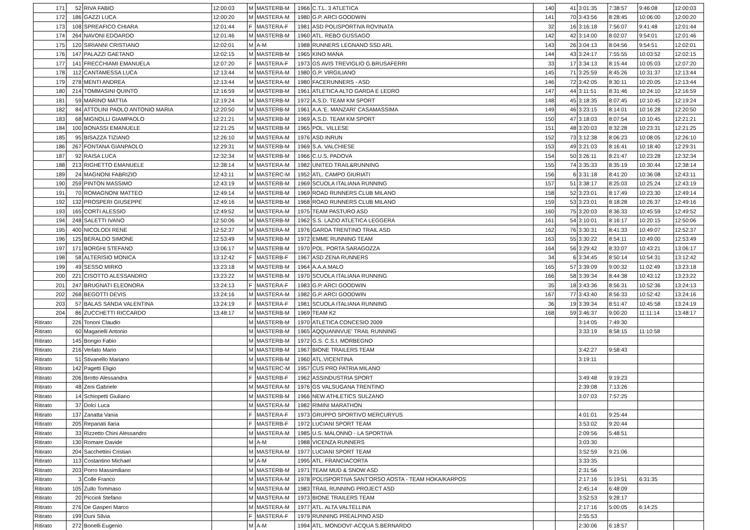| 171 | 52 | RIVA FABIO | 12:00:03 | M | MASTERB-M | 1966 | C.T.L. 3 ATLETICA | 140 | 41 | 3:01:35 | 7:38:57 | 9:46:08 | 12:00:03 |
| 172 | 186 | GAZZI LUCA | 12:00:20 | M | MASTERA-M | 1980 | G.P. ARCI GOODWIN | 141 | 70 | 3:43:56 | 8:28:45 | 10:06:00 | 12:00:20 |
| 173 | 108 | SPREAFICO CHIARA | 12:01:44 | F | MASTERA-F | 1981 | ASD POLISPORTIVA ROVINATA | 32 | 16 | 3:16:18 | 7:56:07 | 9:41:48 | 12:01:44 |
| 174 | 264 | NAVONI EDOARDO | 12:01:46 | M | MASTERB-M | 1960 | ATL. REBO GUSSAGO | 142 | 42 | 3:14:00 | 8:02:07 | 9:54:01 | 12:01:46 |
| 175 | 120 | SIRIANNI CRISTIANO | 12:02:01 | M | A-M | 1988 | RUNNERS LEGNANO SSD ARL | 143 | 26 | 3:04:13 | 8:04:56 | 9:54:51 | 12:02:01 |
| 176 | 147 | PALAZZI GAETANO | 12:02:15 | M | MASTERB-M | 1965 | KINO MANA | 144 | 43 | 3:24:17 | 7:55:55 | 10:03:52 | 12:02:15 |
| 177 | 141 | FRECCHIAMI EMANUELA | 12:07:20 | F | MASTERA-F | 1973 | GS AVIS TREVIGLIO G.BRUSAFERRI | 33 | 17 | 3:34:13 | 8:15:44 | 10:05:03 | 12:07:20 |
| 178 | 112 | CANTAMESSA LUCA | 12:13:44 | M | MASTERA-M | 1980 | G.P. VIRGILIANO | 145 | 71 | 3:25:59 | 8:45:26 | 10:31:37 | 12:13:44 |
| 179 | 278 | MENTI ANDREA | 12:13:44 | M | MASTERA-M | 1980 | FACERUNNERS - ASD | 146 | 72 | 3:42:05 | 8:30:11 | 10:20:05 | 12:13:44 |
| 180 | 214 | TOMMASINI QUINTO | 12:16:59 | M | MASTERB-M | 1961 | ATLETICA ALTO GARDA E LEDRO | 147 | 44 | 3:11:51 | 8:31:46 | 10:24:10 | 12:16:59 |
| 181 | 59 | MARINO MATTIA | 12:19:24 | M | MASTERB-M | 1972 | A.S.D. TEAM KM SPORT | 148 | 45 | 3:18:35 | 8:07:45 | 10:10:45 | 12:19:24 |
| 182 | 84 | ATTOLINI PAOLO ANTONIO MARIA | 12:20:50 | M | MASTERB-M | 1961 | A.A.'E. MANZARI' CASAMASSIMA | 149 | 46 | 3:23:15 | 8:14:01 | 10:16:28 | 12:20:50 |
| 183 | 68 | MIGNOLLI GIAMPAOLO | 12:21:21 | M | MASTERB-M | 1969 | A.S.D. TEAM KM SPORT | 150 | 47 | 3:18:03 | 8:07:54 | 10:10:45 | 12:21:21 |
| 184 | 100 | BONASSI EMANUELE | 12:21:25 | M | MASTERB-M | 1965 | POL. VILLESE | 151 | 48 | 3:20:03 | 8:32:28 | 10:23:31 | 12:21:25 |
| 185 | 95 | BISAZZA TIZIANO | 12:26:10 | M | MASTERA-M | 1976 | ASD INRUN | 152 | 73 | 3:12:38 | 8:06:23 | 10:08:05 | 12:26:10 |
| 186 | 267 | FONTANA GIANPAOLO | 12:29:31 | M | MASTERB-M | 1969 | S.A. VALCHIESE | 153 | 49 | 3:21:03 | 8:16:41 | 10:18:40 | 12:29:31 |
| 187 | 92 | RAISA LUCA | 12:32:34 | M | MASTERB-M | 1966 | C.U.S. PADOVA | 154 | 50 | 3:26:11 | 8:21:47 | 10:23:28 | 12:32:34 |
| 188 | 213 | RIGHETTO EMANUELE | 12:38:14 | M | MASTERA-M | 1982 | UNITED TRAIL&RUNNING | 155 | 74 | 3:35:33 | 8:35:19 | 10:30:44 | 12:38:14 |
| 189 | 24 | MAGNONI FABRIZIO | 12:43:11 | M | MASTERC-M | 1952 | ATL. CAMPO GIURIATI | 156 | 6 | 3:31:18 | 8:41:20 | 10:36:08 | 12:43:11 |
| 190 | 259 | PINTON MASSIMO | 12:43:19 | M | MASTERB-M | 1969 | SCUOLA ITALIANA RUNNING | 157 | 51 | 3:38:17 | 8:25:03 | 10:25:24 | 12:43:19 |
| 191 | 70 | ROMAGNONI MATTEO | 12:49:14 | M | MASTERB-M | 1969 | ROAD RUNNERS CLUB MILANO | 158 | 52 | 3:23:01 | 8:17:49 | 10:23:30 | 12:49:14 |
| 192 | 132 | PROSPERI GIUSEPPE | 12:49:16 | M | MASTERB-M | 1968 | ROAD RUNNERS CLUB MILANO | 159 | 53 | 3:23:01 | 8:18:28 | 10:26:37 | 12:49:16 |
| 193 | 165 | CORTI ALESSIO | 12:49:52 | M | MASTERA-M | 1975 | TEAM PASTURO ASD | 160 | 75 | 3:20:03 | 8:36:33 | 10:45:59 | 12:49:52 |
| 194 | 248 | SALETTI IVANO | 12:50:06 | M | MASTERB-M | 1962 | S.S. LAZIO ATLETICA LEGGERA | 161 | 54 | 3:10:01 | 8:16:17 | 10:20:15 | 12:50:06 |
| 195 | 400 | NICOLODI RENE | 12:52:37 | M | MASTERA-M | 1976 | GARDA TRENTINO TRAIL ASD | 162 | 76 | 3:30:31 | 8:41:33 | 10:49:07 | 12:52:37 |
| 196 | 125 | BERALDO SIMONE | 12:53:49 | M | MASTERB-M | 1972 | EMME RUNNING TEAM | 163 | 55 | 3:30:22 | 8:54:11 | 10:49:00 | 12:53:49 |
| 197 | 171 | BORGHI STEFANO | 13:06:17 | M | MASTERB-M | 1970 | POL. PORTA SARAGOZZA | 164 | 56 | 3:29:42 | 8:33:07 | 10:43:21 | 13:06:17 |
| 198 | 58 | ALTERISIO MONICA | 13:12:42 | F | MASTERB-F | 1967 | ASD ZENA RUNNERS | 34 | 6 | 3:34:45 | 8:50:14 | 10:54:31 | 13:12:42 |
| 199 | 49 | SESSO MIRKO | 13:23:18 | M | MASTERB-M | 1964 | A.A.A.MALO | 165 | 57 | 3:39:09 | 9:00:32 | 11:02:49 | 13:23:18 |
| 200 | 221 | CISOTTO ALESSANDRO | 13:23:22 | M | MASTERB-M | 1970 | SCUOLA ITALIANA RUNNING | 166 | 58 | 3:39:34 | 8:44:38 | 10:43:12 | 13:23:22 |
| 201 | 247 | BRUGNATI ELEONORA | 13:24:13 | F | MASTERA-F | 1983 | G.P. ARCI GOODWIN | 35 | 18 | 3:43:36 | 8:56:31 | 10:52:36 | 13:24:13 |
| 202 | 268 | BEGOTTI DEVIS | 13:24:16 | M | MASTERA-M | 1982 | G.P. ARCI GOODWIN | 167 | 77 | 3:43:40 | 8:56:33 | 10:52:42 | 13:24:16 |
| 203 | 57 | BALAS SANDA VALENTINA | 13:24:19 | F | MASTERA-F | 1981 | SCUOLA ITALIANA RUNNING | 36 | 19 | 3:39:34 | 8:51:47 | 10:45:58 | 13:24:19 |
| 204 | 86 | ZUCCHETTI RICCARDO | 13:48:17 | M | MASTERB-M | 1969 | TEAM K2 | 168 | 59 | 3:46:37 | 9:00:20 | 11:11:14 | 13:48:17 |
| Ritirato | 226 | Tononi Claudio | | M | MASTERB-M | 1970 | ATLETICA CONCESIO 2009 | | | 3:14:05 | 7:49:30 | | |
| Ritirato | 60 | Magarielli Antonio | | M | MASTERB-M | 1965 | AQQUANNVUE' TRAIL RUNNING | | | 3:33:19 | 8:58:15 | 11:10:58 | |
| Ritirato | 145 | Bongio Fabio | | M | MASTERB-M | 1972 | G.S. C.S.I. MORBEGNO | | | | | | |
| Ritirato | 216 | Verlato Mario | | M | MASTERB-M | 1967 | BIONE TRAILERS TEAM | | | 3:42:27 | 9:58:43 | | |
| Ritirato | 51 | Stivanello Mariano | | M | MASTERB-M | 1960 | ATL.VICENTINA | | | 3:19:11 | | | |
| Ritirato | 142 | Pagetti Eligio | | M | MASTERC-M | 1957 | CUS PRO PATRIA MILANO | | | | | | |
| Ritirato | 206 | Brotto Alessandra | | F | MASTERB-F | 1962 | ASSINDUSTRIA SPORT | | | 3:49:48 | 9:19:23 | | |
| Ritirato | 48 | Zeni Gabriele | | M | MASTERA-M | 1976 | GS VALSUGANA TRENTINO | | | 2:39:08 | 7:13:26 | | |
| Ritirato | 14 | Schiopetti Giuliano | | M | MASTERB-M | 1966 | NEW ATHLETICS SULZANO | | | 3:07:03 | 7:57:25 | | |
| Ritirato | 37 | Dolci Luca | | M | MASTERA-M | 1982 | RIMINI MARATHON | | | | | | |
| Ritirato | 137 | Zanatta Vania | | F | MASTERA-F | 1973 | GRUPPO SPORTIVO MERCURYUS | | | 4:01:01 | 9:25:44 | | |
| Ritirato | 205 | Repanati Ilaria | | F | MASTERB-F | 1972 | LUCIANI SPORT TEAM | | | 3:53:02 | 9:20:44 | | |
| Ritirato | 33 | Rizzetto Chini Alessandro | | M | MASTERA-M | 1985 | U.S. MALONNO - LA SPORTIVA | | | 2:09:56 | 5:48:51 | | |
| Ritirato | 130 | Romare Davide | | M | A-M | 1988 | VICENZA RUNNERS | | | 3:03:30 | | | |
| Ritirato | 204 | Sacchettini Cristian | | M | MASTERA-M | 1977 | LUCIANI SPORT TEAM | | | 3:52:59 | 9:21:06 | | |
| Ritirato | 113 | Costantino Michael | | M | A-M | 1995 | ATL. FRANCIACORTA | | | 3:33:35 | | | |
| Ritirato | 203 | Porro Massimiliano | | M | MASTERB-M | 1971 | TEAM MUD & SNOW ASD | | | 2:31:56 | | | |
| Ritirato | 3 | Colle Franco | | M | MASTERA-M | 1978 | POLISPORTIVA SANT'ORSO AOSTA - TEAM HOKA/KARPOS | | | 2:17:16 | 5:19:51 | 6:31:35 | |
| Ritirato | 105 | Zullo Tommaso | | M | MASTERA-M | 1983 | TRAIL RUNNING PROJECT ASD | | | 2:45:14 | 6:48:09 | | |
| Ritirato | 20 | Piccioli Stefano | | M | MASTERA-M | 1973 | BIONE TRAILERS TEAM | | | 3:52:53 | 9:28:17 | | |
| Ritirato | 276 | De Gasperi Marco | | M | MASTERA-M | 1977 | ATL. ALTA VALTELLINA | | | 2:17:16 | 5:00:05 | 6:14:25 | |
| Ritirato | 199 | Duni Silvia | | F | MASTERA-F | 1979 | RUNNING PREALPINO ASD | | | 2:55:53 | | | |
| Ritirato | 272 | Bonelli Eugenio | | M | A-M | 1994 | ATL. MONDOVI'-ACQUA S.BERNARDO | | | 2:30:06 | 6:18:57 | | |